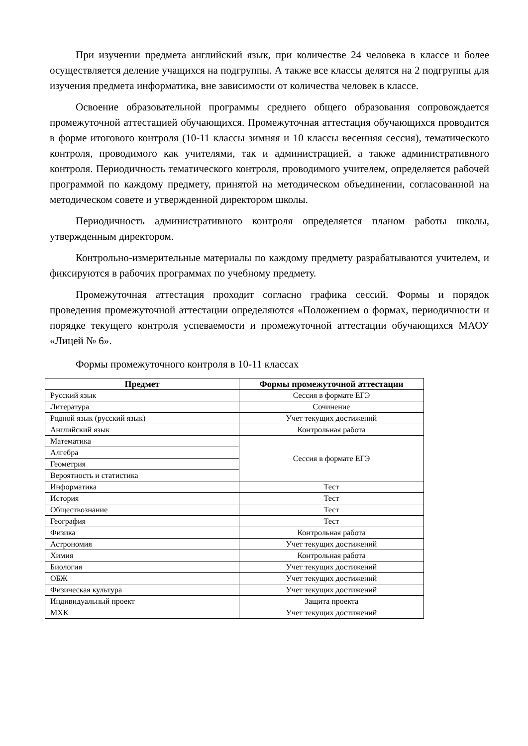При изучении предмета английский язык, при количестве 24 человека в классе и более осуществляется деление учащихся на подгруппы. А также все классы делятся на 2 подгруппы для изучения предмета информатика, вне зависимости от количества человек в классе.
Освоение образовательной программы среднего общего образования сопровождается промежуточной аттестацией обучающихся. Промежуточная аттестация обучающихся проводится в форме итогового контроля (10-11 классы зимняя и 10 классы весенняя сессия), тематического контроля, проводимого как учителями, так и администрацией, а также административного контроля. Периодичность тематического контроля, проводимого учителем, определяется рабочей программой по каждому предмету, принятой на методическом объединении, согласованной на методическом совете и утвержденной директором школы.
Периодичность административного контроля определяется планом работы школы, утвержденным директором.
Контрольно-измерительные материалы по каждому предмету разрабатываются учителем, и фиксируются в рабочих программах по учебному предмету.
Промежуточная аттестация проходит согласно графика сессий. Формы и порядок проведения промежуточной аттестации определяются «Положением о формах, периодичности и порядке текущего контроля успеваемости и промежуточной аттестации обучающихся МАОУ «Лицей № 6».
Формы промежуточного контроля в 10-11 классах
| Предмет | Формы промежуточной аттестации |
| --- | --- |
| Русский язык | Сессия в формате ЕГЭ |
| Литература | Сочинение |
| Родной язык (русский язык) | Учет текущих достижений |
| Английский язык | Контрольная работа |
| Математика | Сессия в формате ЕГЭ |
| Алгебра | |
| Геометрия | |
| Вероятность и статистика | |
| Информатика | Тест |
| История | Тест |
| Обществознание | Тест |
| География | Тест |
| Физика | Контрольная работа |
| Астрономия | Учет текущих достижений |
| Химия | Контрольная работа |
| Биология | Учет текущих достижений |
| ОБЖ | Учет текущих достижений |
| Физическая культура | Учет текущих достижений |
| Индивидуальный проект | Защита проекта |
| МХК | Учет текущих достижений |